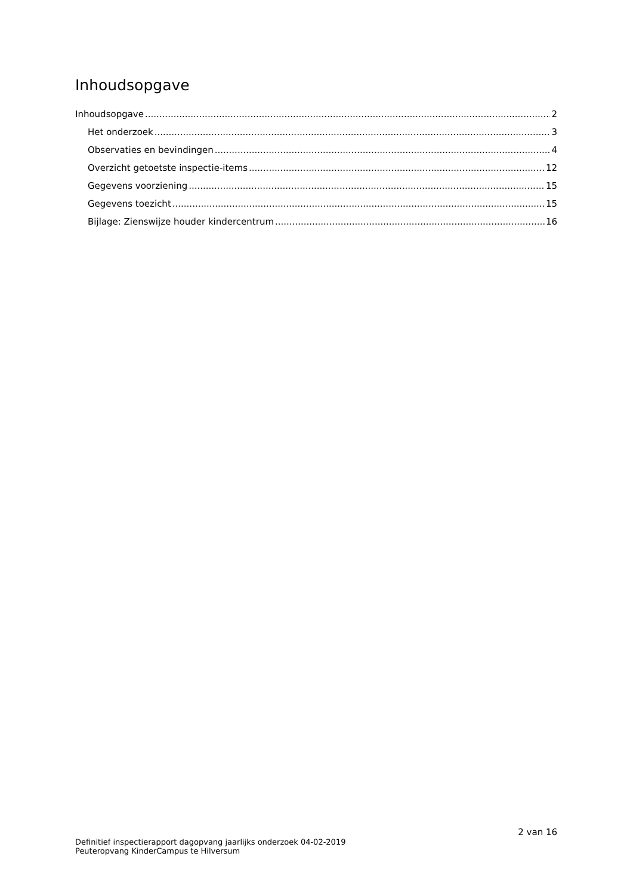Inhoudsopgave
Inhoudsopgave 2
Het onderzoek 3
Observaties en bevindingen 4
Overzicht getoetste inspectie-items 12
Gegevens voorziening 15
Gegevens toezicht 15
Bijlage: Zienswijze houder kindercentrum 16
2 van 16
Definitief inspectierapport dagopvang jaarlijks onderzoek 04-02-2019
Peuteropvang KinderCampus te Hilversum